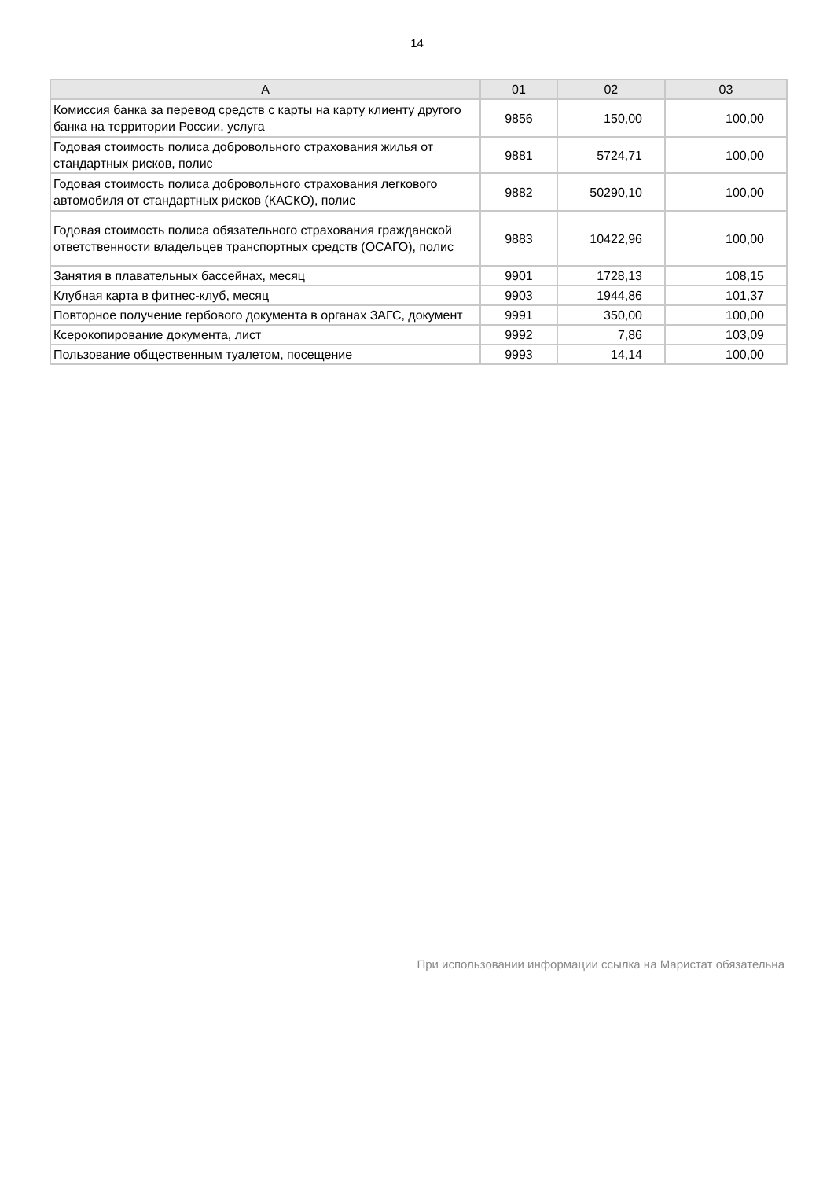14
| A | 01 | 02 | 03 |
| --- | --- | --- | --- |
| Комиссия банка за перевод средств с карты на карту клиенту другого банка на территории России, услуга | 9856 | 150,00 | 100,00 |
| Годовая стоимость полиса добровольного страхования жилья от стандартных рисков, полис | 9881 | 5724,71 | 100,00 |
| Годовая стоимость полиса добровольного страхования легкового автомобиля от стандартных рисков (КАСКО), полис | 9882 | 50290,10 | 100,00 |
| Годовая стоимость полиса обязательного страхования гражданской ответственности владельцев транспортных средств (ОСАГО), полис | 9883 | 10422,96 | 100,00 |
| Занятия в плавательных бассейнах, месяц | 9901 | 1728,13 | 108,15 |
| Клубная карта в фитнес-клуб, месяц | 9903 | 1944,86 | 101,37 |
| Повторное получение гербового документа в органах ЗАГС, документ | 9991 | 350,00 | 100,00 |
| Ксерокопирование документа, лист | 9992 | 7,86 | 103,09 |
| Пользование общественным туалетом, посещение | 9993 | 14,14 | 100,00 |
При использовании информации ссылка на Маристат обязательна